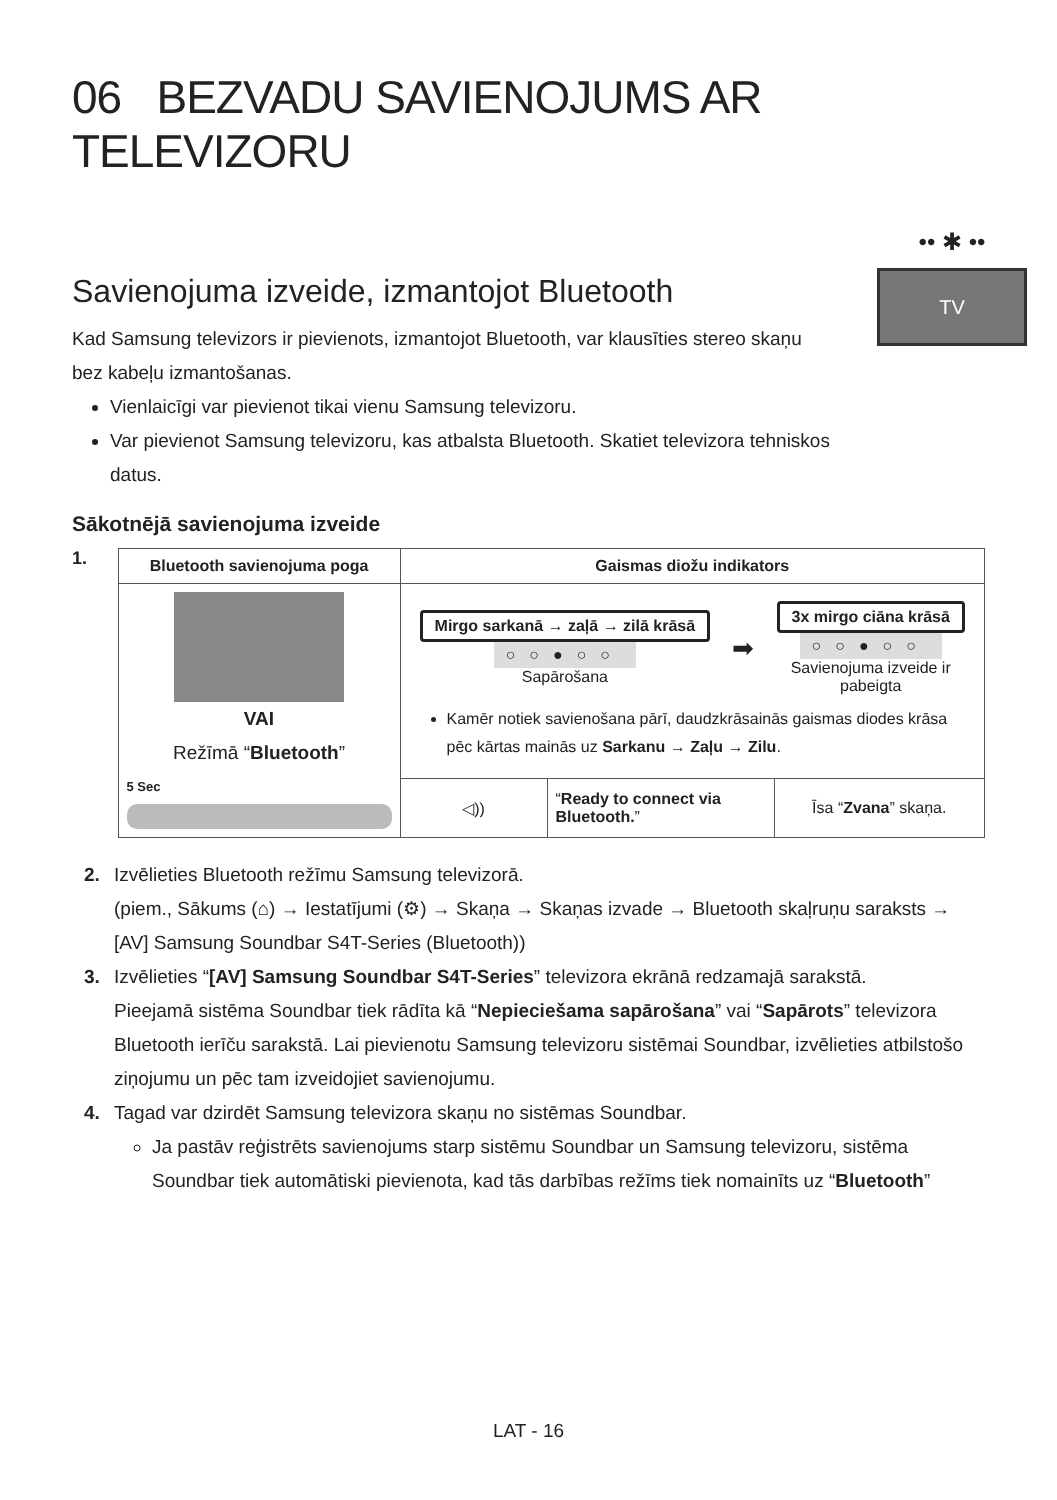06 BEZVADU SAVIENOJUMS AR TELEVIZORU
Savienojuma izveide, izmantojot Bluetooth
Kad Samsung televizors ir pievienots, izmantojot Bluetooth, var klausīties stereo skaņu bez kabeļu izmantošanas.
Vienlaicīgi var pievienot tikai vienu Samsung televizoru.
Var pievienot Samsung televizoru, kas atbalsta Bluetooth. Skatiet televizora tehniskos datus.
•• ✱ ••
TV
Sākotnējā savienojuma izveide
1.
| Bluetooth savienojuma poga | Gaismas diožu indikators | | |
| --- | --- | --- | --- |
| VAI Režīmā “ Bluetooth ” 5 Sec | Mirgo sarkanā → zaļā → zilā krāsā ○○●○○ Sapārošana ➡ 3x mirgo ciāna krāsā ○○●○○ Savienojuma izveide ir pabeigta Kamēr notiek savienošana pārī, daudzkrāsainās gaismas diodes krāsa pēc kārtas mainās uz Sarkanu → Zaļu → Zilu . | | |
| | ◁)) | “ Ready to connect via Bluetooth. ” | Īsa “ Zvana ” skaņa. |
2. Izvēlieties Bluetooth režīmu Samsung televizorā.
(piem., Sākums (⌂) → Iestatījumi (⚙) → Skaņa → Skaņas izvade → Bluetooth skaļruņu saraksts → [AV] Samsung Soundbar S4T-Series (Bluetooth))
3. Izvēlieties “[AV] Samsung Soundbar S4T-Series” televizora ekrānā redzamajā sarakstā.
Pieejamā sistēma Soundbar tiek rādīta kā “Nepieciešama sapārošana” vai “Sapārots” televizora Bluetooth ierīču sarakstā. Lai pievienotu Samsung televizoru sistēmai Soundbar, izvēlieties atbilstošo ziņojumu un pēc tam izveidojiet savienojumu.
4. Tagad var dzirdēt Samsung televizora skaņu no sistēmas Soundbar.
Ja pastāv reģistrēts savienojums starp sistēmu Soundbar un Samsung televizoru, sistēma Soundbar tiek automātiski pievienota, kad tās darbības režīms tiek nomainīts uz “Bluetooth”
LAT - 16